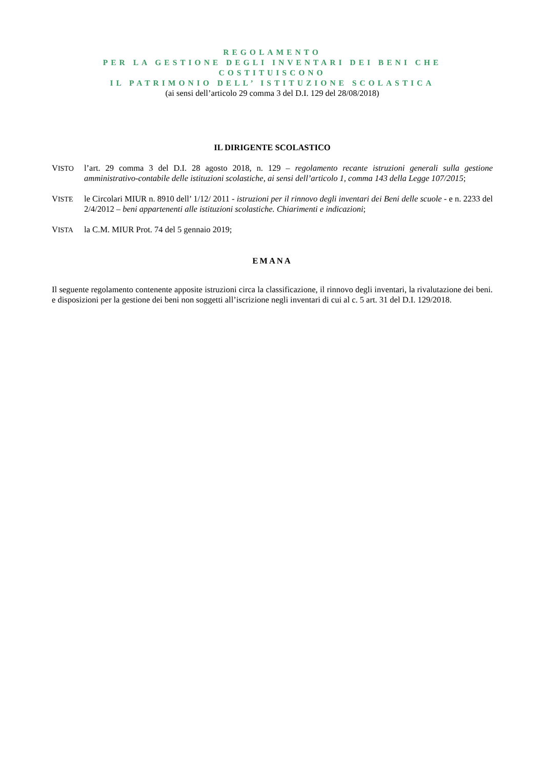REGOLAMENTO
PER LA GESTIONE DEGLI INVENTARI DEI BENI CHE COSTITUISCONO
IL PATRIMONIO DELL’ ISTITUZIONE SCOLASTICA
(ai sensi dell’articolo 29 comma 3 del D.I. 129 del 28/08/2018)
IL DIRIGENTE SCOLASTICO
VISTO
l’art. 29 comma 3 del D.I. 28 agosto 2018, n. 129 – regolamento recante istruzioni generali sulla gestione amministrativo-contabile delle istituzioni scolastiche, ai sensi dell’articolo 1, comma 143 della Legge 107/2015;
VISTE
le Circolari MIUR n. 8910 dell’ 1/12/ 2011 - istruzioni per il rinnovo degli inventari dei Beni delle scuole - e n. 2233 del 2/4/2012 – beni appartenenti alle istituzioni scolastiche. Chiarimenti e indicazioni;
VISTA
la C.M. MIUR Prot. 74 del 5 gennaio 2019;
EMANA
Il seguente regolamento contenente apposite istruzioni circa la classificazione, il rinnovo degli inventari, la rivalutazione dei beni. e disposizioni per la gestione dei beni non soggetti all’iscrizione negli inventari di cui al c. 5 art. 31 del D.I. 129/2018.